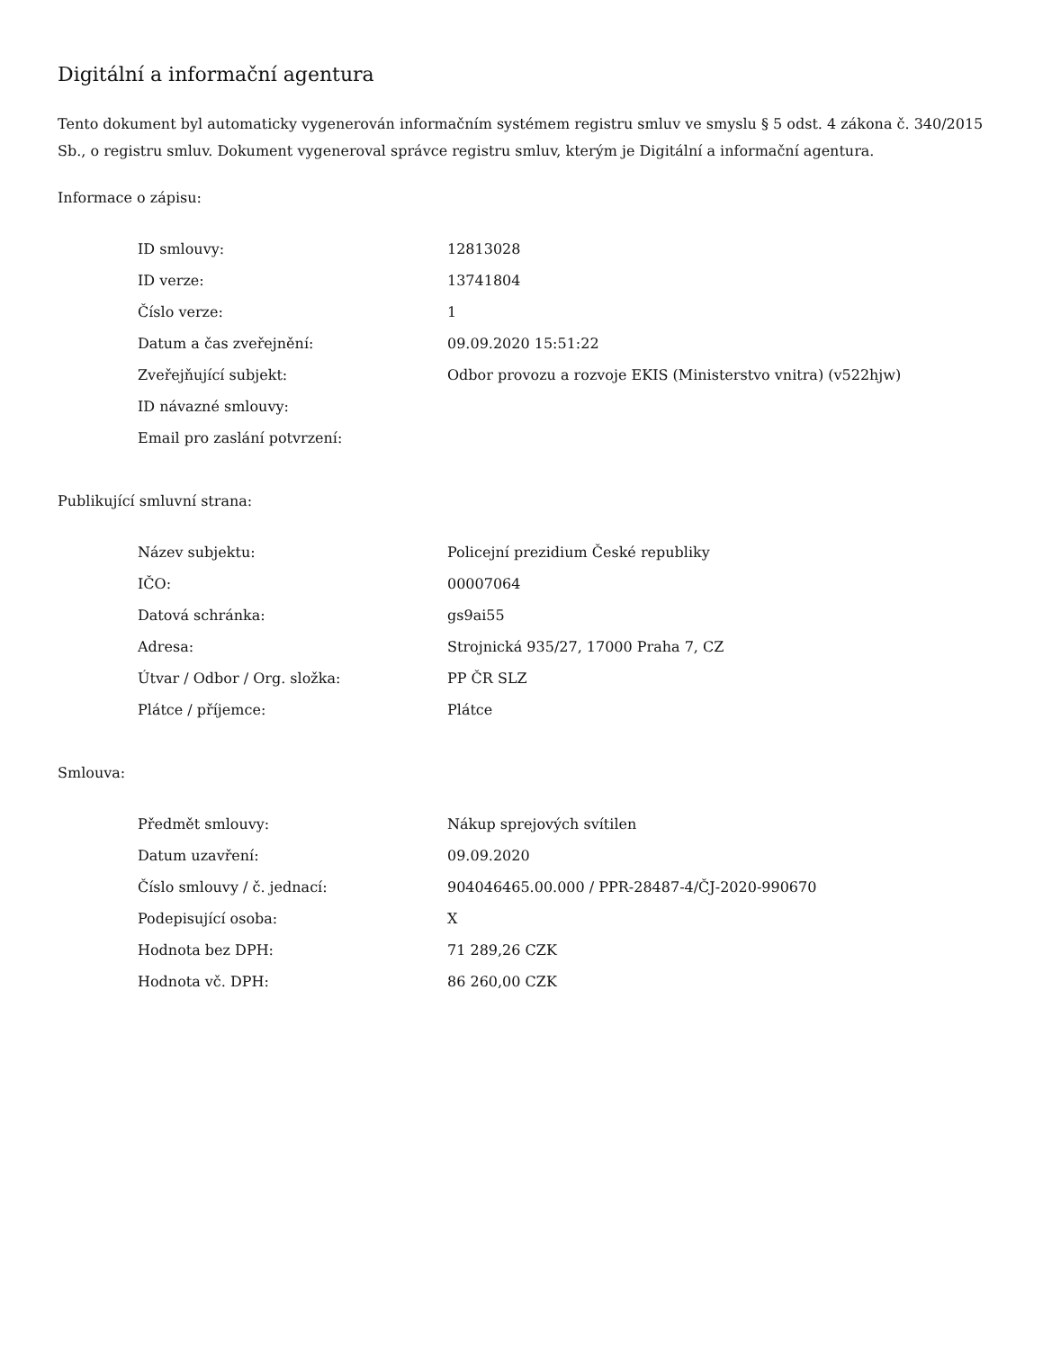Digitální a informační agentura
Tento dokument byl automaticky vygenerován informačním systémem registru smluv ve smyslu § 5 odst. 4 zákona č. 340/2015 Sb., o registru smluv. Dokument vygeneroval správce registru smluv, kterým je Digitální a informační agentura.
Informace o zápisu:
| ID smlouvy: | 12813028 |
| ID verze: | 13741804 |
| Číslo verze: | 1 |
| Datum a čas zveřejnění: | 09.09.2020 15:51:22 |
| Zveřejňující subjekt: | Odbor provozu a rozvoje EKIS (Ministerstvo vnitra) (v522hjw) |
| ID návazné smlouvy: | |
| Email pro zaslání potvrzení: | |
Publikující smluvní strana:
| Název subjektu: | Policejní prezidium České republiky |
| IČO: | 00007064 |
| Datová schránka: | gs9ai55 |
| Adresa: | Strojnická 935/27, 17000 Praha 7, CZ |
| Útvar / Odbor / Org. složka: | PP ČR SLZ |
| Plátce / příjemce: | Plátce |
Smlouva:
| Předmět smlouvy: | Nákup sprejových svítilen |
| Datum uzavření: | 09.09.2020 |
| Číslo smlouvy / č. jednací: | 904046465.00.000 / PPR-28487-4/ČJ-2020-990670 |
| Podepisující osoba: | X |
| Hodnota bez DPH: | 71 289,26 CZK |
| Hodnota vč. DPH: | 86 260,00 CZK |